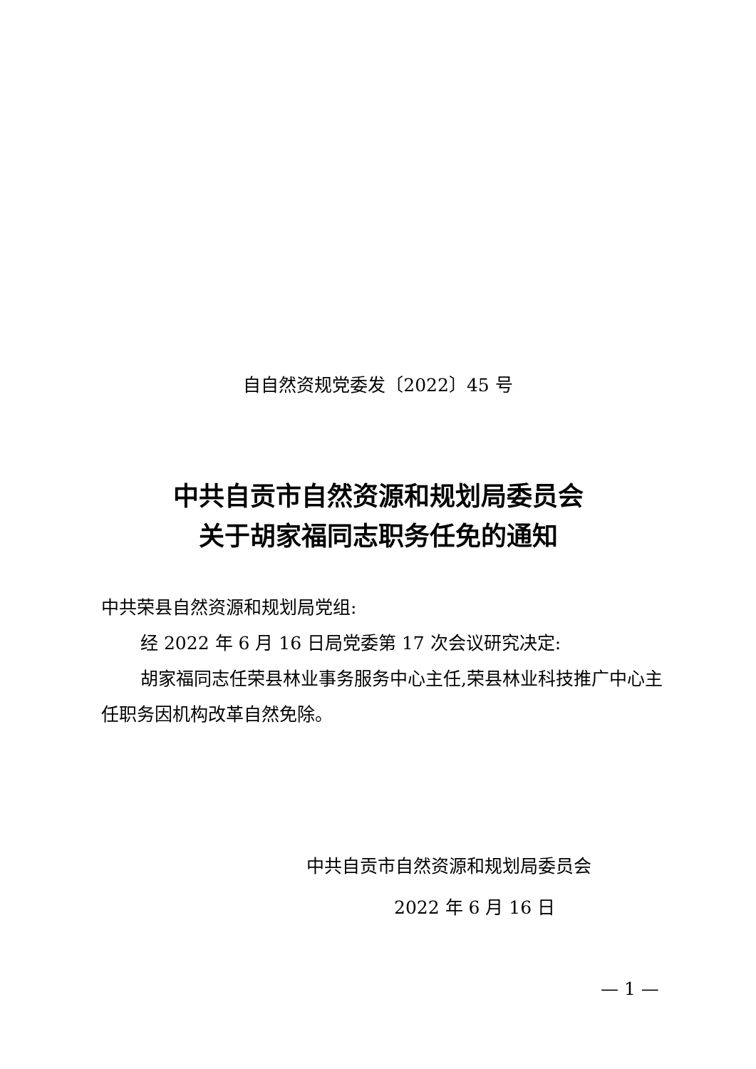自自然资规党委发〔2022〕45 号
中共自贡市自然资源和规划局委员会
关于胡家福同志职务任免的通知
中共荣县自然资源和规划局党组:
经 2022 年 6 月 16 日局党委第 17 次会议研究决定:
胡家福同志任荣县林业事务服务中心主任,荣县林业科技推广中心主任职务因机构改革自然免除。
中共自贡市自然资源和规划局委员会
2022 年 6 月 16 日
— 1 —